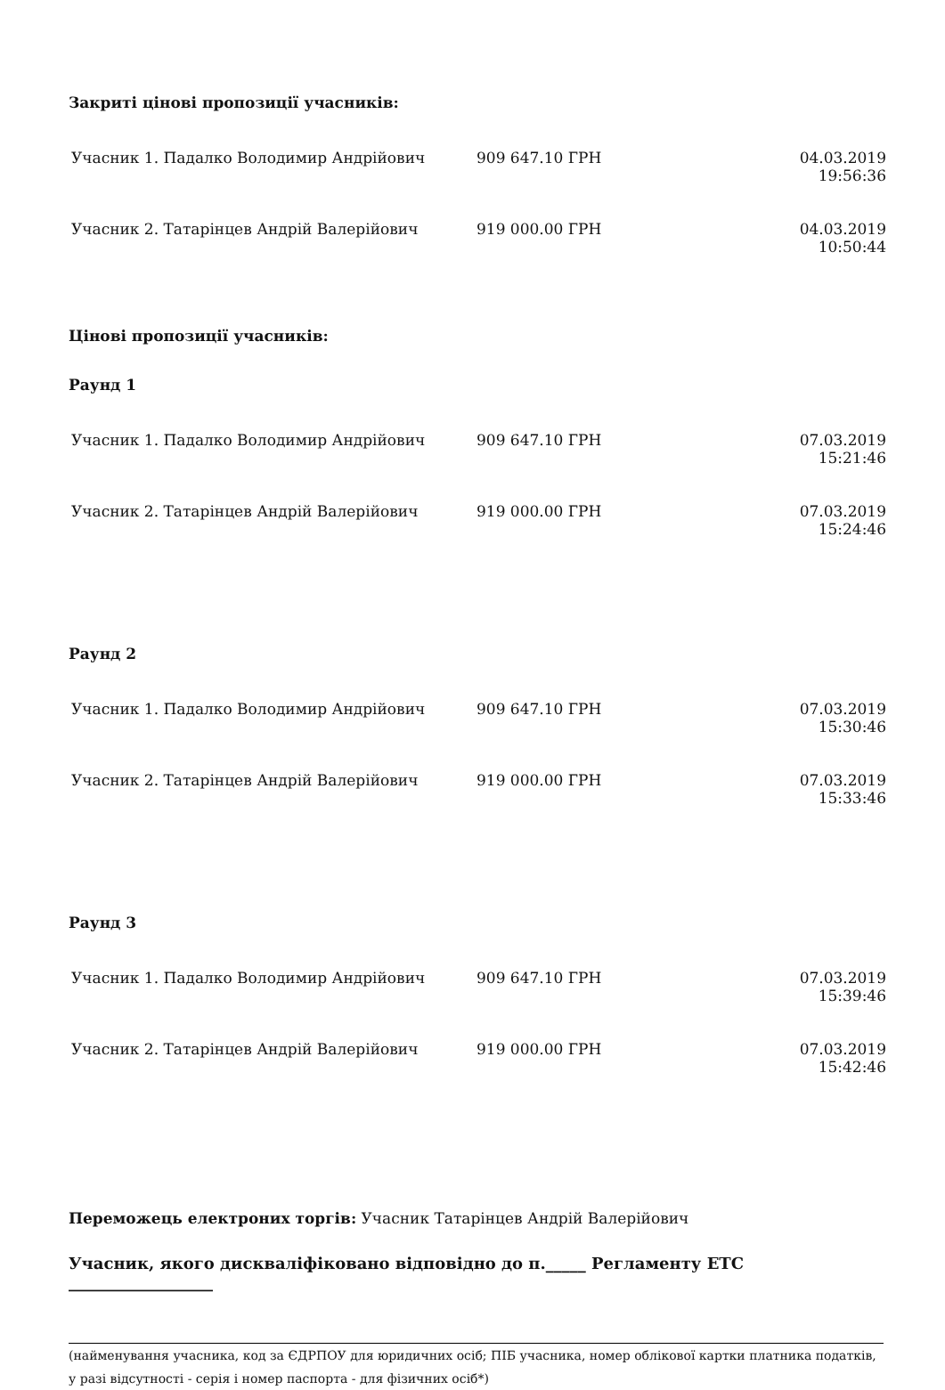Закриті цінові пропозиції учасників:
| Учасник 1. Падалко Володимир Андрійович | 909 647.10 ГРН | 04.03.2019 19:56:36 |
| Учасник 2. Татарінцев Андрій Валерійович | 919 000.00 ГРН | 04.03.2019 10:50:44 |
Цінові пропозиції учасників:
Раунд 1
| Учасник 1. Падалко Володимир Андрійович | 909 647.10 ГРН | 07.03.2019 15:21:46 |
| Учасник 2. Татарінцев Андрій Валерійович | 919 000.00 ГРН | 07.03.2019 15:24:46 |
Раунд 2
| Учасник 1. Падалко Володимир Андрійович | 909 647.10 ГРН | 07.03.2019 15:30:46 |
| Учасник 2. Татарінцев Андрій Валерійович | 919 000.00 ГРН | 07.03.2019 15:33:46 |
Раунд 3
| Учасник 1. Падалко Володимир Андрійович | 909 647.10 ГРН | 07.03.2019 15:39:46 |
| Учасник 2. Татарінцев Андрій Валерійович | 919 000.00 ГРН | 07.03.2019 15:42:46 |
Переможець електроних торгів: Учасник Татарінцев Андрій Валерійович
Учасник, якого дискваліфіковано відповідно до п._____ Регламенту ЕТС __________________
(найменування учасника, код за ЄДРПОУ для юридичних осіб; ПІБ учасника, номер облікової картки платника податків, у разі відсутності - серія і номер паспорта - для фізичних осіб*)